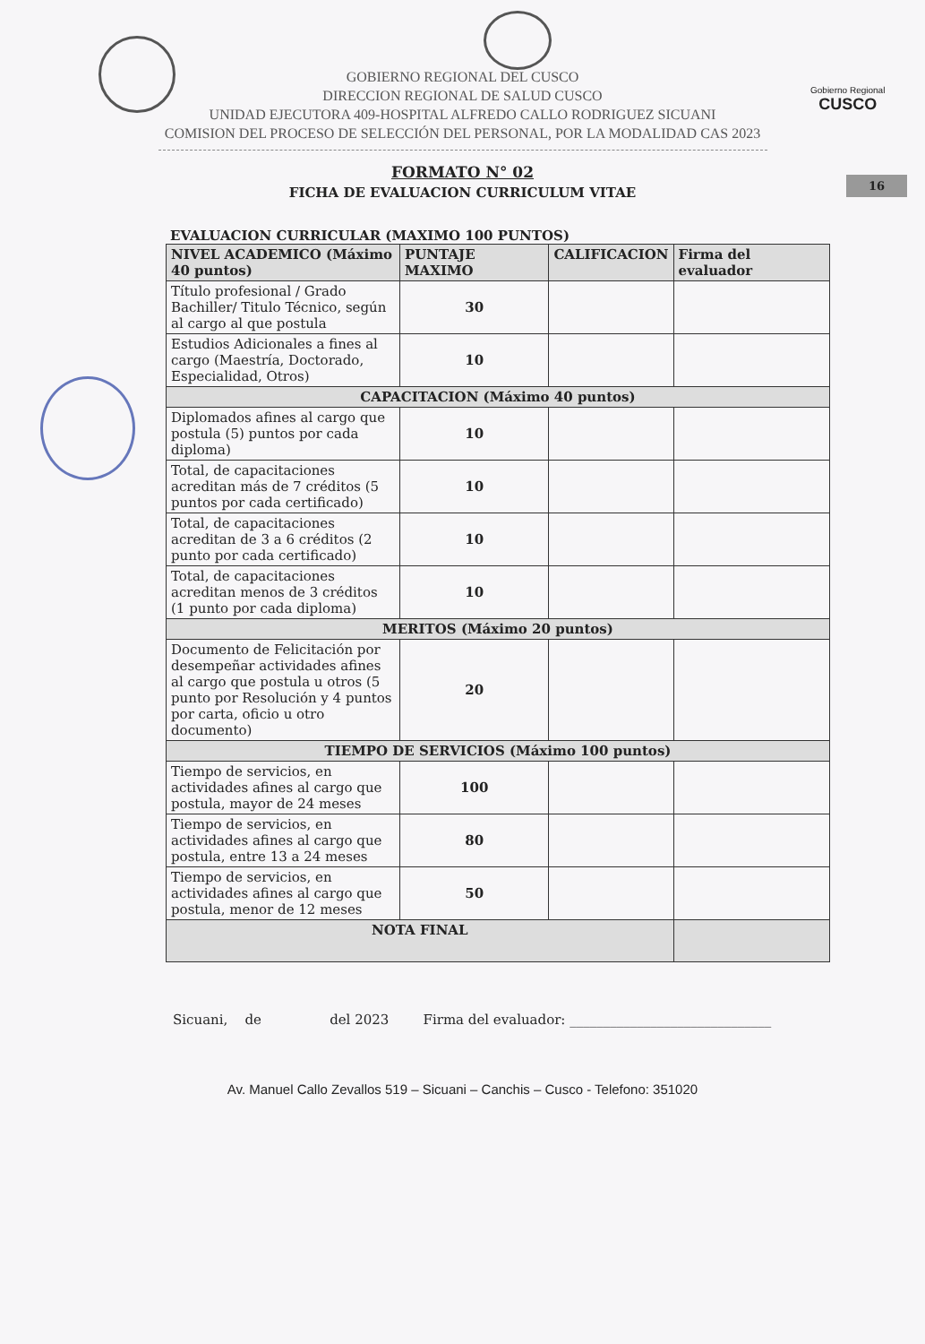Gobierno Regional
CUSCO
GOBIERNO REGIONAL DEL CUSCO
DIRECCION REGIONAL DE SALUD CUSCO
UNIDAD EJECUTORA 409-HOSPITAL ALFREDO CALLO RODRIGUEZ SICUANI
COMISION DEL PROCESO DE SELECCIÓN DEL PERSONAL, POR LA MODALIDAD CAS 2023
16
FORMATO N° 02
FICHA DE EVALUACION CURRICULUM VITAE
EVALUACION CURRICULAR (MAXIMO 100 PUNTOS)
| NIVEL ACADEMICO (Máximo 40 puntos) | PUNTAJE MAXIMO | CALIFICACION | Firma del evaluador |
| --- | --- | --- | --- |
| Título profesional / Grado Bachiller/ Titulo Técnico, según al cargo al que postula | 30 | | |
| Estudios Adicionales a fines al cargo (Maestría, Doctorado, Especialidad, Otros) | 10 | | |
| CAPACITACION (Máximo 40 puntos) | | | |
| Diplomados afines al cargo que postula (5) puntos por cada diploma) | 10 | | |
| Total, de capacitaciones acreditan más de 7 créditos (5 puntos por cada certificado) | 10 | | |
| Total, de capacitaciones acreditan de 3 a 6 créditos (2 punto por cada certificado) | 10 | | |
| Total, de capacitaciones acreditan menos de 3 créditos (1 punto por cada diploma) | 10 | | |
| MERITOS (Máximo 20 puntos) | | | |
| Documento de Felicitación por desempeñar actividades afines al cargo que postula u otros (5 punto por Resolución y 4 puntos por carta, oficio u otro documento) | 20 | | |
| TIEMPO DE SERVICIOS (Máximo 100 puntos) | | | |
| Tiempo de servicios, en actividades afines al cargo que postula, mayor de 24 meses | 100 | | |
| Tiempo de servicios, en actividades afines al cargo que postula, entre 13 a 24 meses | 80 | | |
| Tiempo de servicios, en actividades afines al cargo que postula, menor de 12 meses | 50 | | |
| NOTA FINAL | | | |
Sicuani, de del 2023 Firma del evaluador: ______________________________
Av. Manuel Callo Zevallos 519 – Sicuani – Canchis – Cusco - Telefono: 351020